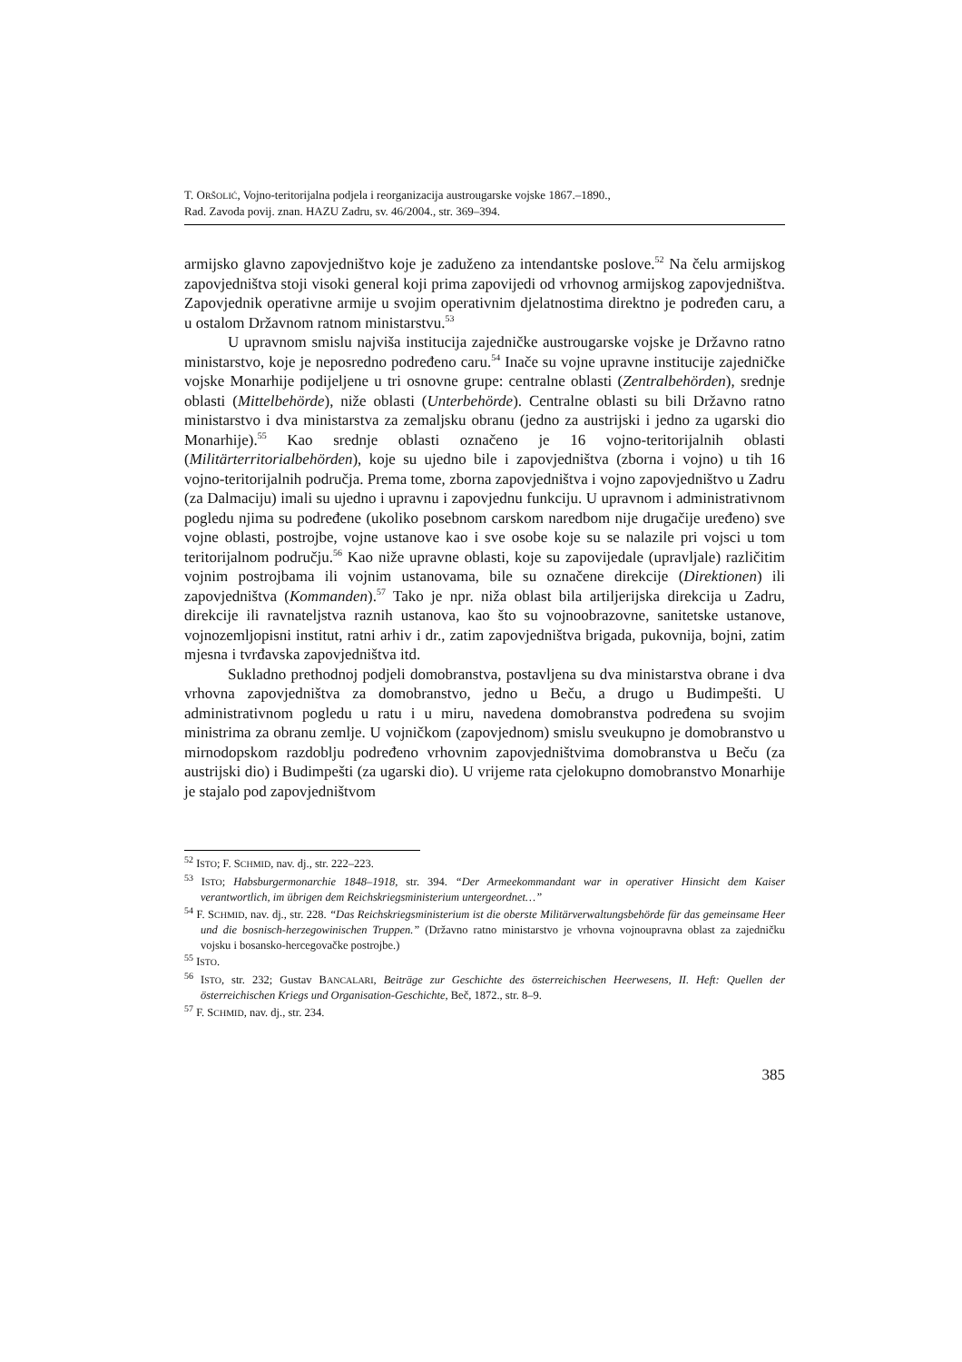T. ORŠOLIĆ, Vojno-teritorijalna podjela i reorganizacija austrougarske vojske 1867.–1890.,
Rad. Zavoda povij. znan. HAZU Zadru, sv. 46/2004., str. 369–394.
armijsko glavno zapovjedništvo koje je zaduženo za intendantske poslove.<sup>52</sup> Na čelu armijskog zapovjedništva stoji visoki general koji prima zapovijedi od vrhovnog armijskog zapovjedništva. Zapovjednik operativne armije u svojim operativnim djelatnostima direktno je podređen caru, a u ostalom Državnom ratnom ministarstvu.<sup>53</sup>
U upravnom smislu najviša institucija zajedničke austrougarske vojske je Državno ratno ministarstvo, koje je neposredno podređeno caru.<sup>54</sup> Inače su vojne upravne institucije zajedničke vojske Monarhije podijeljene u tri osnovne grupe: centralne oblasti (Zentralbehörden), srednje oblasti (Mittelbehörde), niže oblasti (Unterbehörde). Centralne oblasti su bili Državno ratno ministarstvo i dva ministarstva za zemaljsku obranu (jedno za austrijski i jedno za ugarski dio Monarhije).<sup>55</sup> Kao srednje oblasti označeno je 16 vojno-teritorijalnih oblasti (Militärterritorialbehörden), koje su ujedno bile i zapovjedništva (zborna i vojno) u tih 16 vojno-teritorijalnih područja. Prema tome, zborna zapovjedništva i vojno zapovjedništvo u Zadru (za Dalmaciju) imali su ujedno i upravnu i zapovjednu funkciju. U upravnom i administrativnom pogledu njima su podređene (ukoliko posebnom carskom naredbom nije drugačije uređeno) sve vojne oblasti, postrojbe, vojne ustanove kao i sve osobe koje su se nalazile pri vojsci u tom teritorijalnom području.<sup>56</sup> Kao niže upravne oblasti, koje su zapovijedale (upravljale) različitim vojnim postrojbama ili vojnim ustanovama, bile su označene direkcije (Direktionen) ili zapovjedništva (Kommanden).<sup>57</sup> Tako je npr. niža oblast bila artiljerijska direkcija u Zadru, direkcije ili ravnateljstva raznih ustanova, kao što su vojnoobrazovne, sanitetske ustanove, vojnozemljopisni institut, ratni arhiv i dr., zatim zapovjedništva brigada, pukovnija, bojni, zatim mjesna i tvrđavska zapovjedništva itd.
Sukladno prethodnoj podjeli domobranstva, postavljena su dva ministarstva obrane i dva vrhovna zapovjedništva za domobranstvo, jedno u Beču, a drugo u Budimpešti. U administrativnom pogledu u ratu i u miru, navedena domobranstva podređena su svojim ministrima za obranu zemlje. U vojničkom (zapovjednom) smislu sveukupno je domobranstvo u mirnodopskom razdoblju podređeno vrhovnim zapovjedništvima domobranstva u Beču (za austrijski dio) i Budimpešti (za ugarski dio). U vrijeme rata cjelokupno domobranstvo Monarhije je stajalo pod zapovjedništvom
<sup>52</sup> ISTO; F. SCHMID, nav. dj., str. 222–223.
<sup>53</sup> ISTO; Habsburgermonarchie 1848–1918, str. 394. “Der Armeekommandant war in operativer Hinsicht dem Kaiser verantwortlich, im übrigen dem Reichskriegsministerium untergeordnet…”
<sup>54</sup> F. SCHMID, nav. dj., str. 228. “Das Reichskriegsministerium ist die oberste Militärverwaltungsbehörde für das gemeinsame Heer und die bosnisch-herzegowinischen Truppen.” (Državno ratno ministarstvo je vrhovna vojnoupravna oblast za zajedničku vojsku i bosansko-hercegovačke postrojbe.)
<sup>55</sup> ISTO.
<sup>56</sup> ISTO, str. 232; Gustav BANCALARI, Beiträge zur Geschichte des österreichischen Heerwesens, II. Heft: Quellen der österreichischen Kriegs und Organisation-Geschichte, Beč, 1872., str. 8–9.
<sup>57</sup> F. SCHMID, nav. dj., str. 234.
385